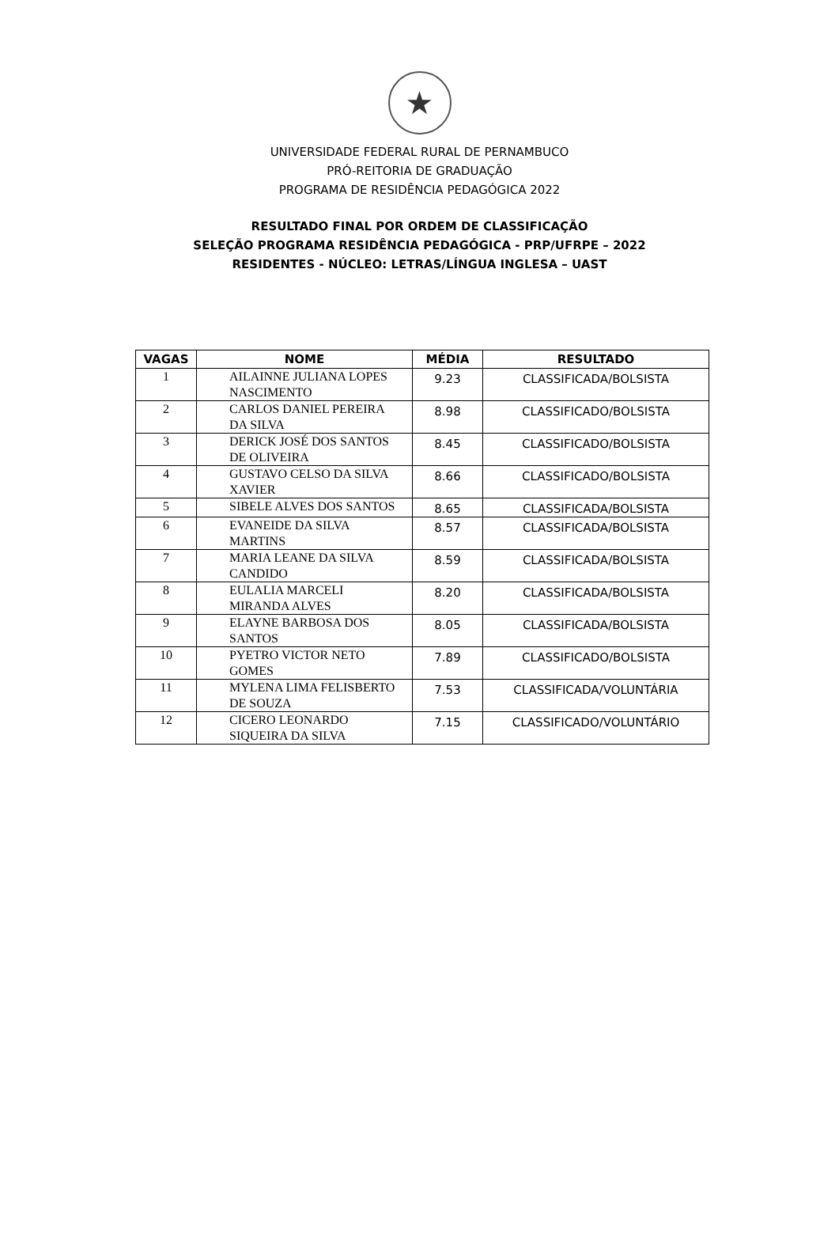★
UNIVERSIDADE FEDERAL RURAL DE PERNAMBUCO
PRÓ-REITORIA DE GRADUAÇÃO
PROGRAMA DE RESIDÊNCIA PEDAGÓGICA 2022
RESULTADO FINAL POR ORDEM DE CLASSIFICAÇÃO
SELEÇÃO PROGRAMA RESIDÊNCIA PEDAGÓGICA - PRP/UFRPE – 2022
RESIDENTES - NÚCLEO: LETRAS/LÍNGUA INGLESA – UAST
| VAGAS | NOME | MÉDIA | RESULTADO |
| --- | --- | --- | --- |
| 1 | AILAINNE JULIANA LOPES NASCIMENTO | 9.23 | CLASSIFICADA/BOLSISTA |
| 2 | CARLOS DANIEL PEREIRA DA SILVA | 8.98 | CLASSIFICADO/BOLSISTA |
| 3 | DERICK JOSÉ DOS SANTOS DE OLIVEIRA | 8.45 | CLASSIFICADO/BOLSISTA |
| 4 | GUSTAVO CELSO DA SILVA XAVIER | 8.66 | CLASSIFICADO/BOLSISTA |
| 5 | SIBELE ALVES DOS SANTOS | 8.65 | CLASSIFICADA/BOLSISTA |
| 6 | EVANEIDE DA SILVA MARTINS | 8.57 | CLASSIFICADA/BOLSISTA |
| 7 | MARIA LEANE DA SILVA CANDIDO | 8.59 | CLASSIFICADA/BOLSISTA |
| 8 | EULALIA MARCELI MIRANDA ALVES | 8.20 | CLASSIFICADA/BOLSISTA |
| 9 | ELAYNE BARBOSA DOS SANTOS | 8.05 | CLASSIFICADA/BOLSISTA |
| 10 | PYETRO VICTOR NETO GOMES | 7.89 | CLASSIFICADO/BOLSISTA |
| 11 | MYLENA LIMA FELISBERTO DE SOUZA | 7.53 | CLASSIFICADA/VOLUNTÁRIA |
| 12 | CICERO LEONARDO SIQUEIRA DA SILVA | 7.15 | CLASSIFICADO/VOLUNTÁRIO |